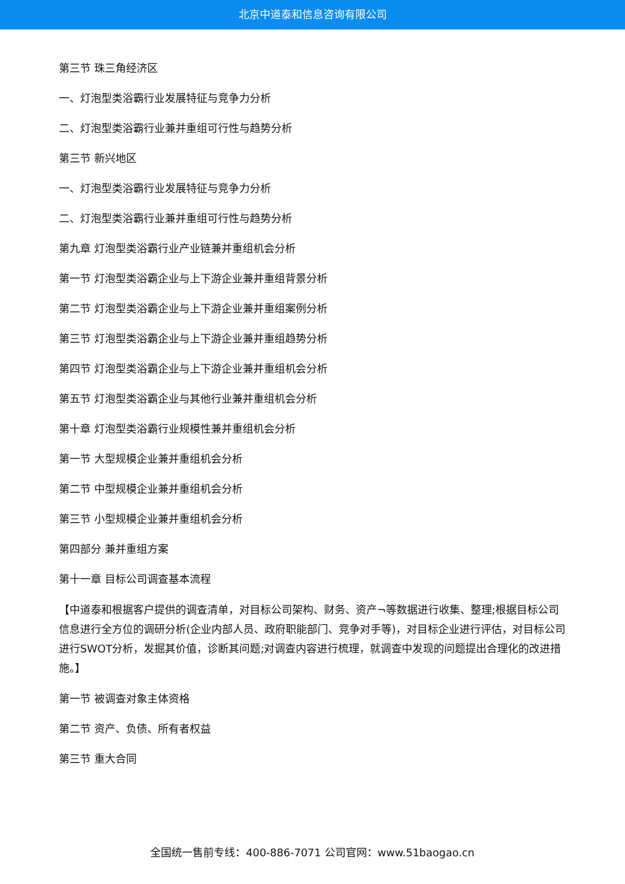北京中道泰和信息咨询有限公司
第三节 珠三角经济区
一、灯泡型类浴霸行业发展特征与竞争力分析
二、灯泡型类浴霸行业兼并重组可行性与趋势分析
第三节 新兴地区
一、灯泡型类浴霸行业发展特征与竞争力分析
二、灯泡型类浴霸行业兼并重组可行性与趋势分析
第九章 灯泡型类浴霸行业产业链兼并重组机会分析
第一节 灯泡型类浴霸企业与上下游企业兼并重组背景分析
第二节 灯泡型类浴霸企业与上下游企业兼并重组案例分析
第三节 灯泡型类浴霸企业与上下游企业兼并重组趋势分析
第四节 灯泡型类浴霸企业与上下游企业兼并重组机会分析
第五节 灯泡型类浴霸企业与其他行业兼并重组机会分析
第十章 灯泡型类浴霸行业规模性兼并重组机会分析
第一节 大型规模企业兼并重组机会分析
第二节 中型规模企业兼并重组机会分析
第三节 小型规模企业兼并重组机会分析
第四部分 兼并重组方案
第十一章 目标公司调查基本流程
【中道泰和根据客户提供的调查清单，对目标公司架构、财务、资产¬等数据进行收集、整理;根据目标公司信息进行全方位的调研分析(企业内部人员、政府职能部门、竞争对手等)，对目标企业进行评估，对目标公司进行SWOT分析，发掘其价值，诊断其问题;对调查内容进行梳理，就调查中发现的问题提出合理化的改进措施。】
第一节 被调查对象主体资格
第二节 资产、负债、所有者权益
第三节 重大合同
全国统一售前专线：400-886-7071 公司官网：www.51baogao.cn